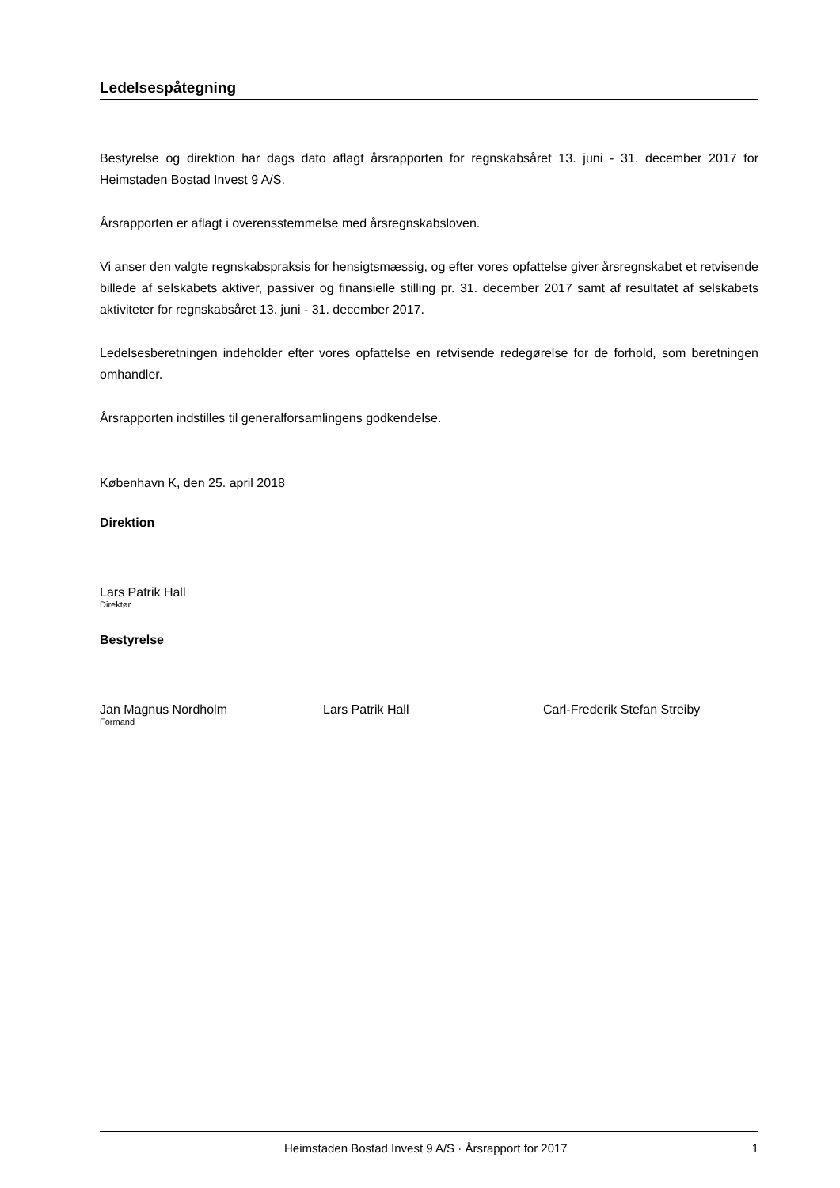Ledelsespåtegning
Bestyrelse og direktion har dags dato aflagt årsrapporten for regnskabsåret 13. juni - 31. december 2017 for Heimstaden Bostad Invest 9 A/S.
Årsrapporten er aflagt i overensstemmelse med årsregnskabsloven.
Vi anser den valgte regnskabspraksis for hensigtsmæssig, og efter vores opfattelse giver årsregnskabet et retvisende billede af selskabets aktiver, passiver og finansielle stilling pr. 31. december 2017 samt af resultatet af selskabets aktiviteter for regnskabsåret 13. juni - 31. december 2017.
Ledelsesberetningen indeholder efter vores opfattelse en retvisende redegørelse for de forhold, som beretningen omhandler.
Årsrapporten indstilles til generalforsamlingens godkendelse.
København K, den 25. april 2018
Direktion
Lars Patrik Hall
Direktør
Bestyrelse
Jan Magnus Nordholm
Formand
Lars Patrik Hall Carl-Frederik Stefan Streiby
Heimstaden Bostad Invest 9 A/S · Årsrapport for 2017 1